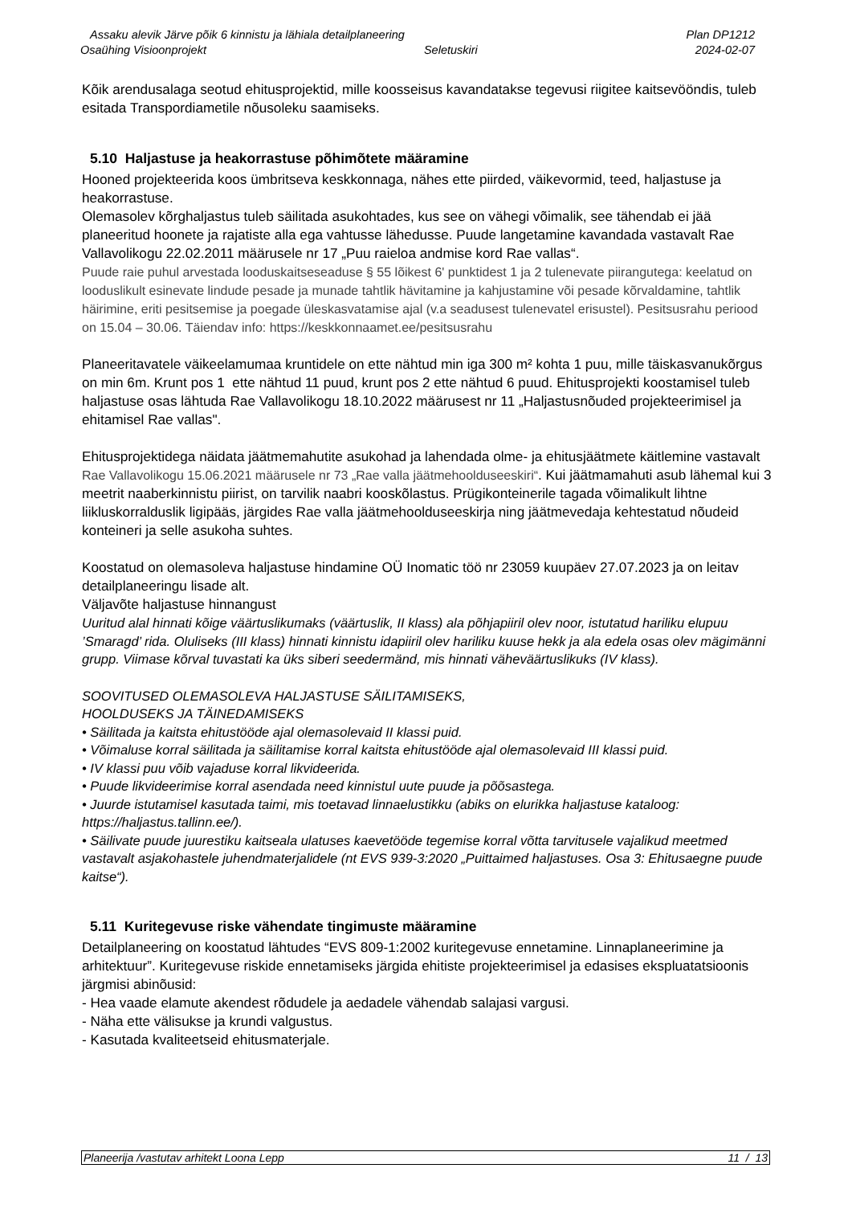Assaku alevik Järve põik 6 kinnistu ja lähiala detailplaneering Plan DP1212
Osaühing Visioonprojekt Seletuskiri 2024-02-07
Kõik arendusalaga seotud ehitusprojektid, mille koosseisus kavandatakse tegevusi riigitee kaitsevööndis, tuleb esitada Transpordiametile nõusoleku saamiseks.
5.10 Haljastuse ja heakorrastuse põhimõtete määramine
Hooned projekteerida koos ümbritseva keskkonnaga, nähes ette piirded, väikevormid, teed, haljastuse ja heakorrastuse.
Olemasolev kõrghaljastus tuleb säilitada asukohtades, kus see on vähegi võimalik, see tähendab ei jää planeeritud hoonete ja rajatiste alla ega vahtusse lähedusse. Puude langetamine kavandada vastavalt Rae Vallavolikogu 22.02.2011 määrusele nr 17 „Puu raieloa andmise kord Rae vallas“.
Puude raie puhul arvestada looduskaitseseaduse § 55 lõikest 6' punktidest 1 ja 2 tulenevate piirangutega: keelatud on looduslikult esinevate lindude pesade ja munade tahtlik hävitamine ja kahjustamine või pesade kõrvaldamine, tahtlik häirimine, eriti pesitsemise ja poegade üleskasvatamise ajal (v.a seadusest tulenevatel erisustel). Pesitsusrahu periood on 15.04 – 30.06. Täiendav info: https://keskkonnaamet.ee/pesitsusrahu
Planeeritavatele väikeelamumaa kruntidele on ette nähtud min iga 300 m² kohta 1 puu, mille täiskasvanukõrgus on min 6m. Krunt pos 1 ette nähtud 11 puud, krunt pos 2 ette nähtud 6 puud. Ehitusprojekti koostamisel tuleb haljastuse osas lähtuda Rae Vallavolikogu 18.10.2022 määrusest nr 11 „Haljastusnõuded projekteerimisel ja ehitamisel Rae vallas".
Ehitusprojektidega näidata jäätmemahutite asukohad ja lahendada olme- ja ehitusjäätmete käitlemine vastavalt Rae Vallavolikogu 15.06.2021 määrusele nr 73 „Rae valla jäätmehoolduseeskiri“. Kui jäätmamahuti asub lähemal kui 3 meetrit naaberkinnistu piirist, on tarvilik naabri kooskõlastus. Prügikonteinerile tagada võimalikult lihtne liikluskorralduslik ligipääs, järgides Rae valla jäätmehoolduseeskirja ning jäätmevedaja kehtestatud nõudeid konteineri ja selle asukoha suhtes.
Koostatud on olemasoleva haljastuse hindamine OÜ Inomatic töö nr 23059 kuupäev 27.07.2023 ja on leitav detailplaneeringu lisade alt.
Väljavõte haljastuse hinnangust
Uuritud alal hinnati kõige väärtuslikumaks (väärtuslik, II klass) ala põhjapiiril olev noor, istutatud hariliku elupuu ’Smaragd’ rida. Oluliseks (III klass) hinnati kinnistu idapiiril olev hariliku kuuse hekk ja ala edela osas olev mägimänni grupp. Viimase kõrval tuvastati ka üks siberi seedermänd, mis hinnati väheväärtuslikuks (IV klass).
SOOVITUSED OLEMASOLEVA HALJASTUSE SÄILITAMISEKS,
HOOLDUSEKS JA TÄINEDAMISEKS
• Säilitada ja kaitsta ehitustööde ajal olemasolevaid II klassi puid.
• Võimaluse korral säilitada ja säilitamise korral kaitsta ehitustööde ajal olemasolevaid III klassi puid.
• IV klassi puu võib vajaduse korral likvideerida.
• Puude likvideerimise korral asendada need kinnistul uute puude ja põõsastega.
• Juurde istutamisel kasutada taimi, mis toetavad linnaelustikku (abiks on elurikka haljastuse kataloog: https://haljastus.tallinn.ee/).
• Säilivate puude juurestiku kaitseala ulatuses kaevetööde tegemise korral võtta tarvitusele vajalikud meetmed vastavalt asjakohastele juhendmaterjalidele (nt EVS 939-3:2020 „Puittaimed haljastuses. Osa 3: Ehitusaegne puude kaitse“).
5.11 Kuritegevuse riske vähendate tingimuste määramine
Detailplaneering on koostatud lähtudes “EVS 809-1:2002 kuritegevuse ennetamine. Linnaplaneerimine ja arhitektuur”. Kuritegevuse riskide ennetamiseks järgida ehitiste projekteerimisel ja edasises ekspluatatsioonis järgmisi abinõusid:
- Hea vaade elamute akendest rõdudele ja aedadele vähendab salajasi vargusi.
- Näha ette välisukse ja krundi valgustus.
- Kasutada kvaliteetseid ehitusmaterjale.
Planeerija /vastutav arhitekt Loona Lepp 11 / 13